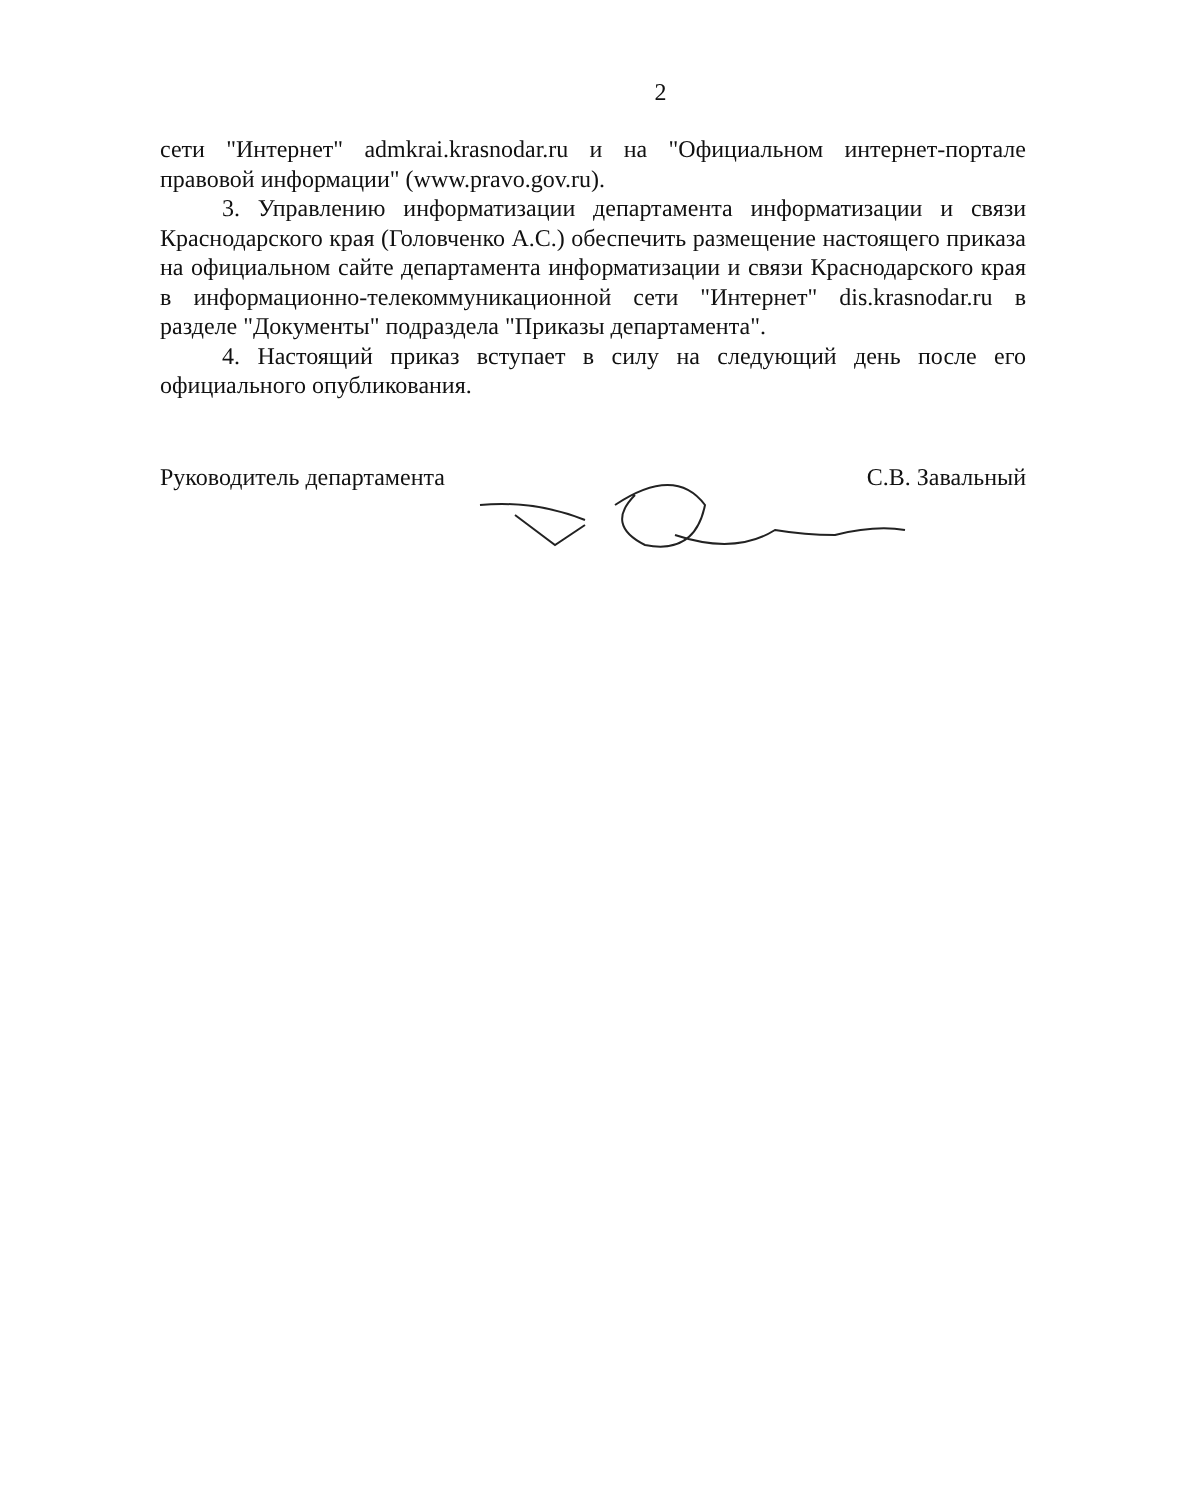2
сети "Интернет" admkrai.krasnodar.ru и на "Официальном интернет-портале правовой информации" (www.pravo.gov.ru).
3. Управлению информатизации департамента информатизации и связи Краснодарского края (Головченко А.С.) обеспечить размещение настоящего приказа на официальном сайте департамента информатизации и связи Краснодарского края в информационно-телекоммуникационной сети "Интернет" dis.krasnodar.ru в разделе "Документы" подраздела "Приказы департамента".
4. Настоящий приказ вступает в силу на следующий день после его официального опубликования.
Руководитель департамента С.В. Завальный